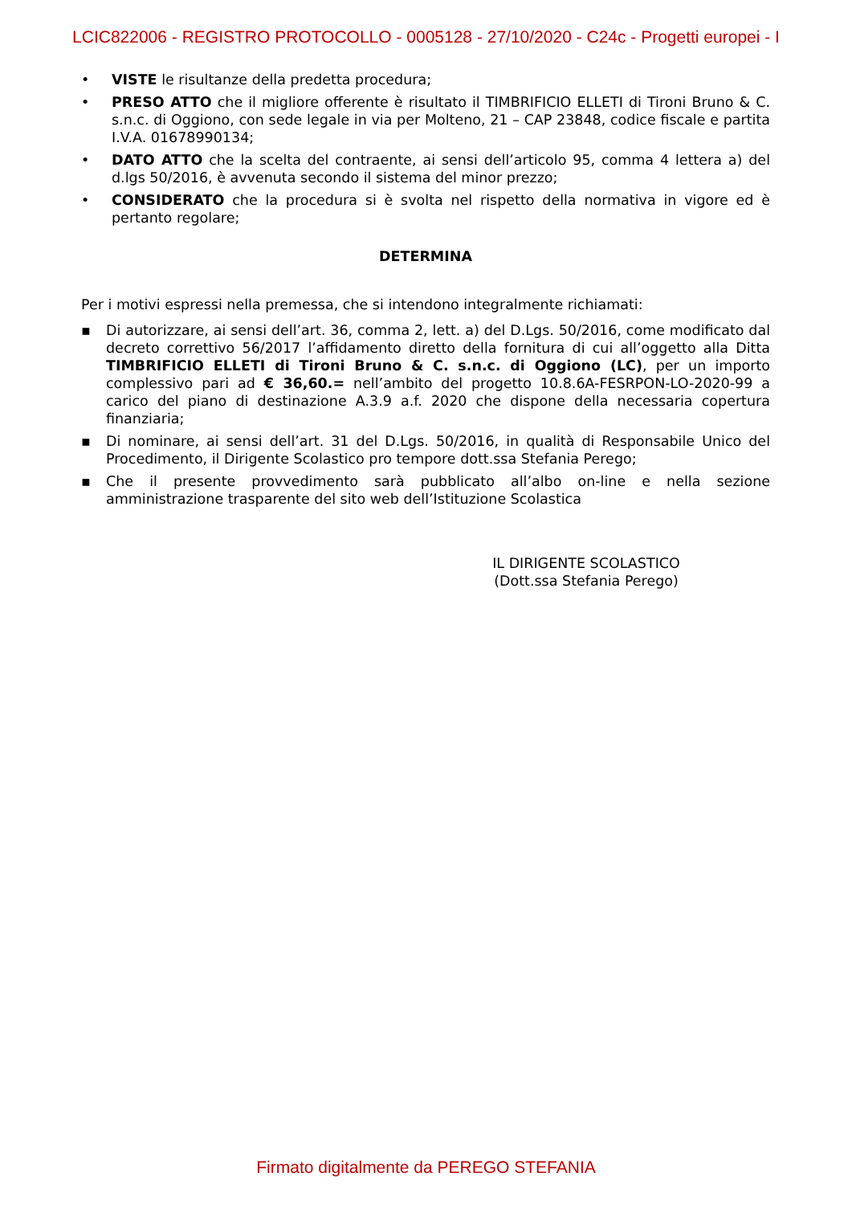LCIC822006 - REGISTRO PROTOCOLLO - 0005128 - 27/10/2020 - C24c - Progetti europei - I
• VISTE le risultanze della predetta procedura;
• PRESO ATTO che il migliore offerente è risultato il TIMBRIFICIO ELLETI di Tironi Bruno & C. s.n.c. di Oggiono, con sede legale in via per Molteno, 21 – CAP 23848, codice fiscale e partita I.V.A. 01678990134;
• DATO ATTO che la scelta del contraente, ai sensi dell’articolo 95, comma 4 lettera a) del d.lgs 50/2016, è avvenuta secondo il sistema del minor prezzo;
• CONSIDERATO che la procedura si è svolta nel rispetto della normativa in vigore ed è pertanto regolare;
DETERMINA
Per i motivi espressi nella premessa, che si intendono integralmente richiamati:
▪ Di autorizzare, ai sensi dell’art. 36, comma 2, lett. a) del D.Lgs. 50/2016, come modificato dal decreto correttivo 56/2017 l’affidamento diretto della fornitura di cui all’oggetto alla Ditta TIMBRIFICIO ELLETI di Tironi Bruno & C. s.n.c. di Oggiono (LC), per un importo complessivo pari ad € 36,60.= nell’ambito del progetto 10.8.6A-FESRPON-LO-2020-99 a carico del piano di destinazione A.3.9 a.f. 2020 che dispone della necessaria copertura finanziaria;
▪ Di nominare, ai sensi dell’art. 31 del D.Lgs. 50/2016, in qualità di Responsabile Unico del Procedimento, il Dirigente Scolastico pro tempore dott.ssa Stefania Perego;
▪ Che il presente provvedimento sarà pubblicato all’albo on-line e nella sezione amministrazione trasparente del sito web dell’Istituzione Scolastica
IL DIRIGENTE SCOLASTICO
(Dott.ssa Stefania Perego)
Firmato digitalmente da PEREGO STEFANIA